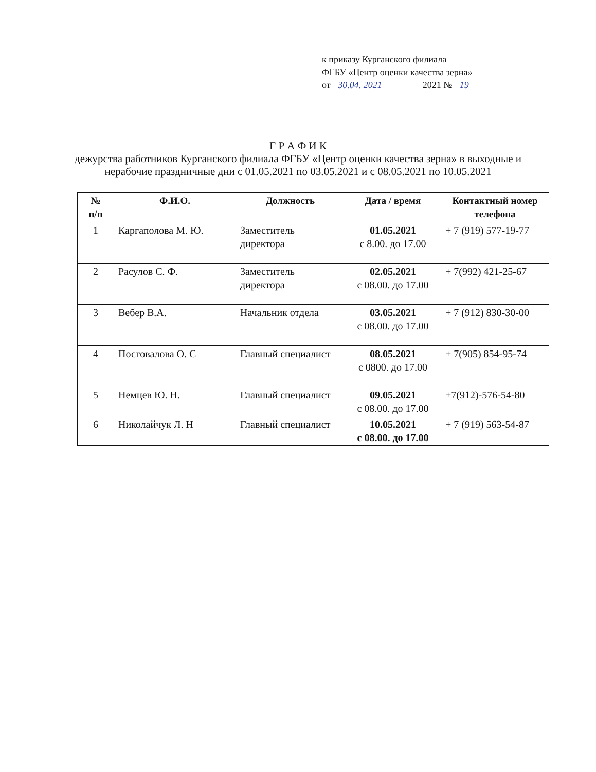к приказу Курганского филиала
ФГБУ «Центр оценки качества зерна»
от 30.04. 2021 2021 № 19
Г Р А Ф И К
дежурства работников Курганского филиала ФГБУ «Центр оценки качества зерна» в выходные и нерабочие праздничные дни с 01.05.2021 по 03.05.2021 и с 08.05.2021 по 10.05.2021
| № п/п | Ф.И.О. | Должность | Дата / время | Контактный номер телефона |
| --- | --- | --- | --- | --- |
| 1 | Каргаполова М. Ю. | Заместитель директора | 01.05.2021 с 8.00. до 17.00 | + 7 (919) 577-19-77 |
| 2 | Расулов С. Ф. | Заместитель директора | 02.05.2021 с 08.00. до 17.00 | + 7(992) 421-25-67 |
| 3 | Вебер В.А. | Начальник отдела | 03.05.2021 с 08.00. до 17.00 | + 7 (912) 830-30-00 |
| 4 | Постовалова О. С | Главный специалист | 08.05.2021 с 0800. до 17.00 | + 7(905) 854-95-74 |
| 5 | Немцев Ю. Н. | Главный специалист | 09.05.2021 с 08.00. до 17.00 | +7(912)-576-54-80 |
| 6 | Николайчук Л. Н | Главный специалист | 10.05.2021 с 08.00. до 17.00 | + 7 (919) 563-54-87 |